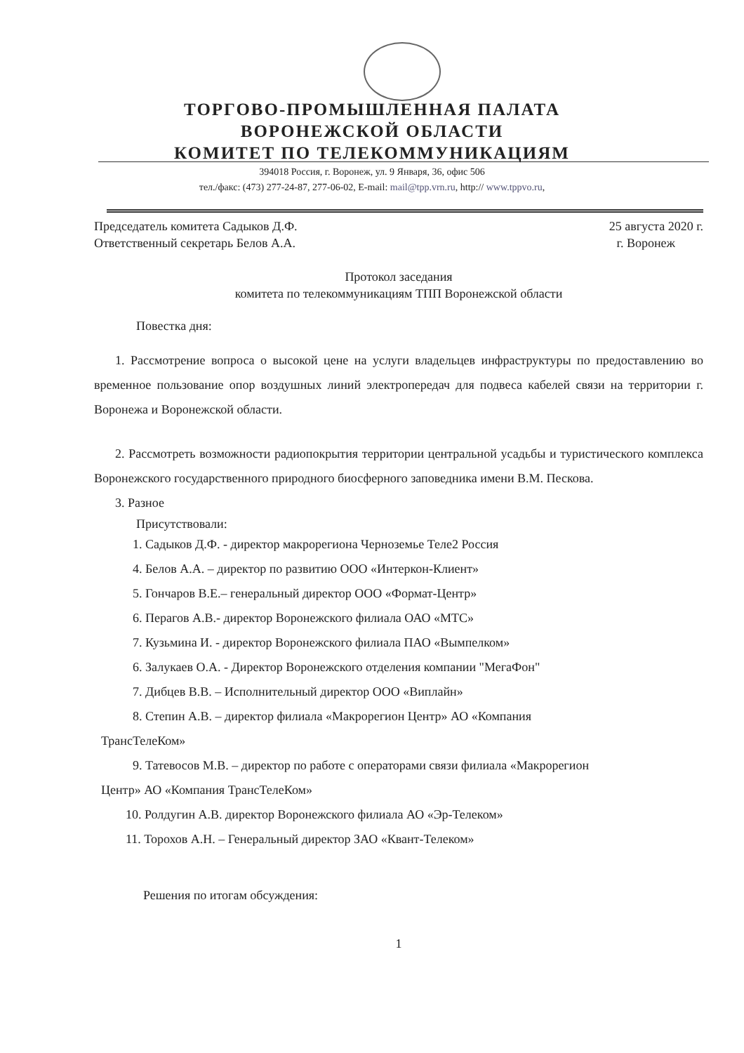ТОРГОВО-ПРОМЫШЛЕННАЯ ПАЛАТА
ВОРОНЕЖСКОЙ ОБЛАСТИ
КОМИТЕТ ПО ТЕЛЕКОММУНИКАЦИЯМ
394018 Россия, г. Воронеж, ул. 9 Января, 36, офис 506
тел./факс: (473) 277-24-87, 277-06-02, E-mail: mail@tpp.vrn.ru, http:// www.tppvo.ru,
Председатель комитета Садыков Д.Ф. 25 августа 2020 г.
Ответственный секретарь Белов А.А. г. Воронеж
Протокол заседания
комитета по телекоммуникациям ТПП Воронежской области
Повестка дня:
1. Рассмотрение вопроса о высокой цене на услуги владельцев инфраструктуры по предоставлению во временное пользование опор воздушных линий электропередач для подвеса кабелей связи на территории г. Воронежа и Воронежской области.
2. Рассмотреть возможности радиопокрытия территории центральной усадьбы и туристического комплекса Воронежского государственного природного биосферного заповедника имени В.М. Пескова.
3. Разное
Присутствовали:
1. Садыков Д.Ф. - директор макрорегиона Черноземье Теле2 Россия
4. Белов А.А. – директор по развитию ООО «Интеркон-Клиент»
5. Гончаров В.Е.– генеральный директор ООО «Формат-Центр»
6. Перагов А.В.- директор Воронежского филиала ОАО «МТС»
7. Кузьмина И. - директор Воронежского филиала ПАО «Вымпелком»
6. Залукаев О.А. - Директор Воронежского отделения компании "МегаФон"
7. Дибцев В.В. – Исполнительный директор ООО «Виплайн»
8. Степин А.В. – директор филиала «Макрорегион Центр» АО «Компания
ТрансТелеКом»
9. Татевосов М.В. – директор по работе с операторами связи филиала «Макрорегион
Центр» АО «Компания ТрансТелеКом»
10. Ролдугин А.В. директор Воронежского филиала АО «Эр-Телеком»
11. Торохов А.Н. – Генеральный директор ЗАО «Квант-Телеком»
Решения по итогам обсуждения:
1